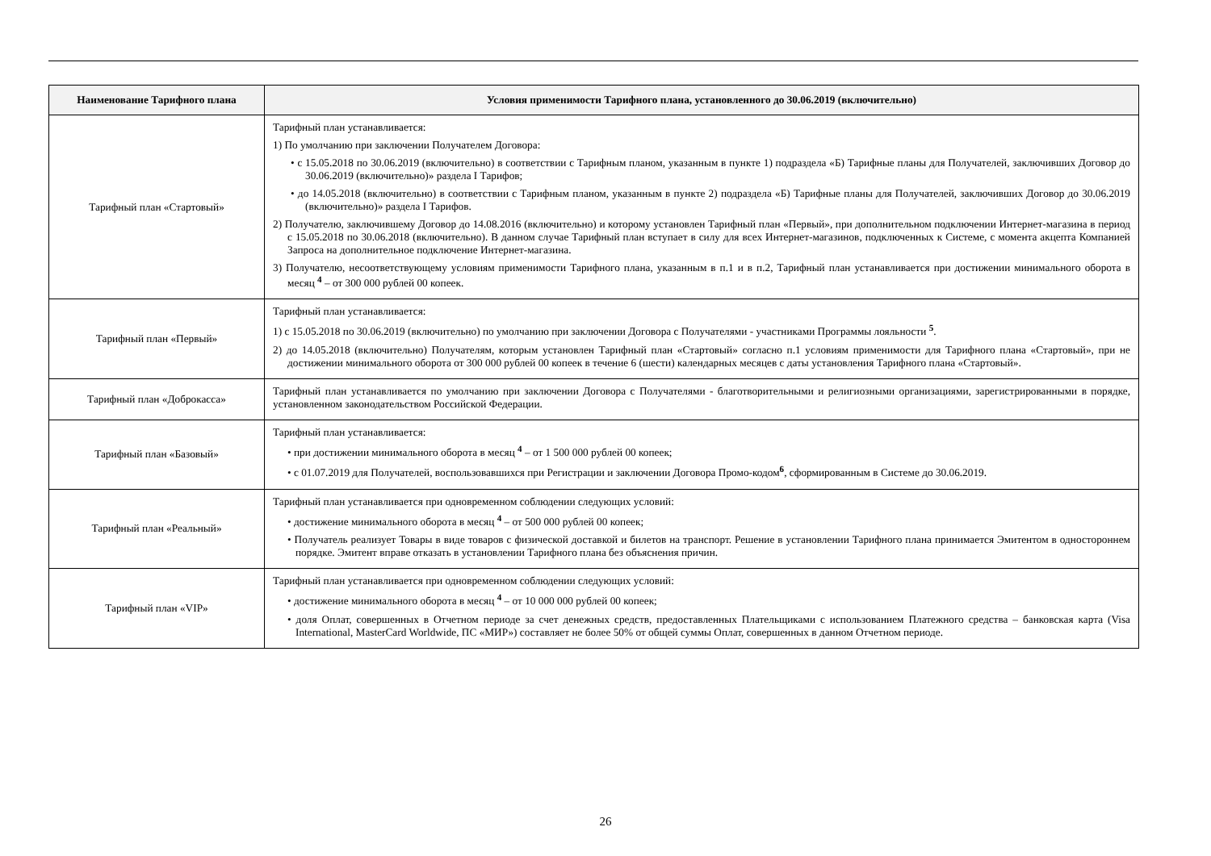| Наименование Тарифного плана | Условия применимости Тарифного плана, установленного до 30.06.2019 (включительно) |
| --- | --- |
| Тарифный план «Стартовый» | Тарифный план устанавливается: 1) По умолчанию при заключении Получателем Договора: • с 15.05.2018 по 30.06.2019 (включительно) в соответствии с Тарифным планом, указанным в пункте 1) подраздела «Б) Тарифные планы для Получателей, заключивших Договор до 30.06.2019 (включительно)» раздела I Тарифов; • до 14.05.2018 (включительно) в соответствии с Тарифным планом, указанным в пункте 2) подраздела «Б) Тарифные планы для Получателей, заключивших Договор до 30.06.2019 (включительно)» раздела I Тарифов. 2) Получателю, заключившему Договор до 14.08.2016 (включительно) и которому установлен Тарифный план «Первый», при дополнительном подключении Интернет-магазина в период с 15.05.2018 по 30.06.2018 (включительно). В данном случае Тарифный план вступает в силу для всех Интернет-магазинов, подключенных к Системе, с момента акцепта Компанией Запроса на дополнительное подключение Интернет-магазина. 3) Получателю, несоответствующему условиям применимости Тарифного плана, указанным в п.1 и в п.2, Тарифный план устанавливается при достижении минимального оборота в месяц <sup>4</sup> – от 300 000 рублей 00 копеек. |
| Тарифный план «Первый» | Тарифный план устанавливается: 1) с 15.05.2018 по 30.06.2019 (включительно) по умолчанию при заключении Договора с Получателями - участниками Программы лояльности <sup>5</sup>. 2) до 14.05.2018 (включительно) Получателям, которым установлен Тарифный план «Стартовый» согласно п.1 условиям применимости для Тарифного плана «Стартовый», при не достижении минимального оборота от 300 000 рублей 00 копеек в течение 6 (шести) календарных месяцев с даты установления Тарифного плана «Стартовый». |
| Тарифный план «Доброкасса» | Тарифный план устанавливается по умолчанию при заключении Договора с Получателями - благотворительными и религиозными организациями, зарегистрированными в порядке, установленном законодательством Российской Федерации. |
| Тарифный план «Базовый» | Тарифный план устанавливается: • при достижении минимального оборота в месяц <sup>4</sup> – от 1 500 000 рублей 00 копеек; • с 01.07.2019 для Получателей, воспользовавшихся при Регистрации и заключении Договора Промо-кодом<sup>6</sup>, сформированным в Системе до 30.06.2019. |
| Тарифный план «Реальный» | Тарифный план устанавливается при одновременном соблюдении следующих условий: • достижение минимального оборота в месяц <sup>4</sup> – от 500 000 рублей 00 копеек; • Получатель реализует Товары в виде товаров с физической доставкой и билетов на транспорт. Решение в установлении Тарифного плана принимается Эмитентом в одностороннем порядке. Эмитент вправе отказать в установлении Тарифного плана без объяснения причин. |
| Тарифный план «VIP» | Тарифный план устанавливается при одновременном соблюдении следующих условий: • достижение минимального оборота в месяц <sup>4</sup> – от 10 000 000 рублей 00 копеек; • доля Оплат, совершенных в Отчетном периоде за счет денежных средств, предоставленных Плательщиками с использованием Платежного средства – банковская карта (Visa International, MasterCard Worldwide, ПС «МИР») составляет не более 50% от общей суммы Оплат, совершенных в данном Отчетном периоде. |
26